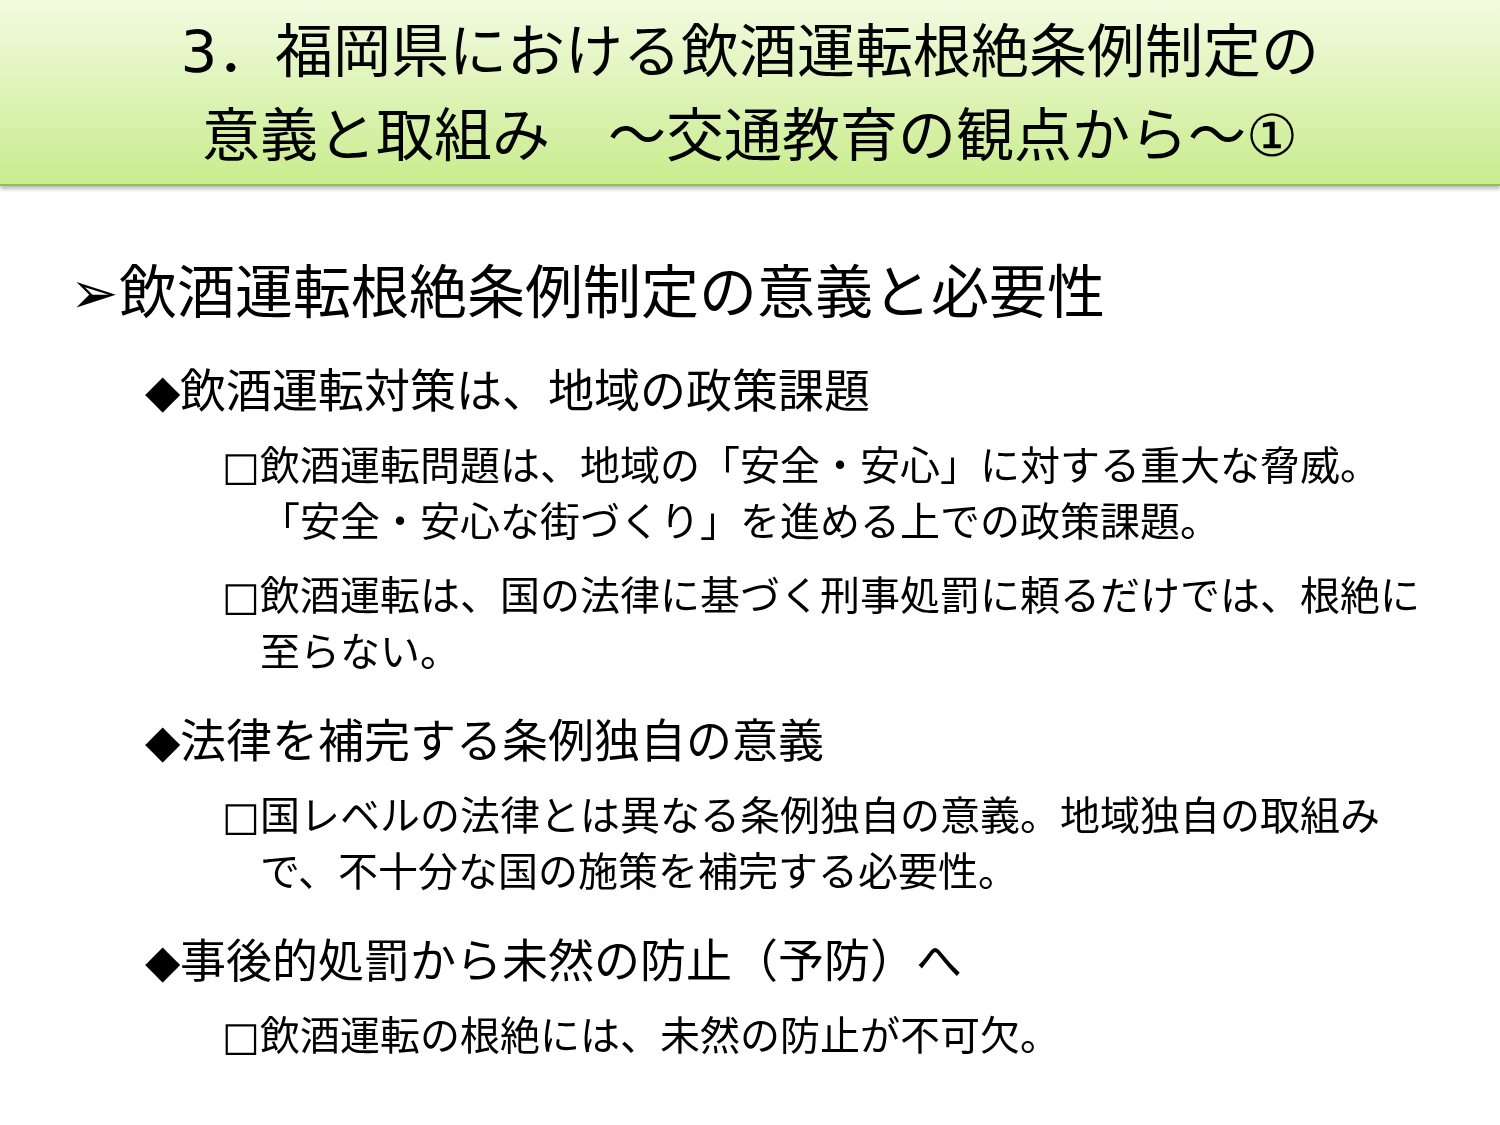3．福岡県における飲酒運転根絶条例制定の
意義と取組み　～交通教育の観点から～①
➢飲酒運転根絶条例制定の意義と必要性
◆飲酒運転対策は、地域の政策課題
□飲酒運転問題は、地域の「安全・安心」に対する重大な脅威。「安全・安心な街づくり」を進める上での政策課題。
□飲酒運転は、国の法律に基づく刑事処罰に頼るだけでは、根絶に至らない。
◆法律を補完する条例独自の意義
□国レベルの法律とは異なる条例独自の意義。地域独自の取組みで、不十分な国の施策を補完する必要性。
◆事後的処罰から未然の防止（予防）へ
□飲酒運転の根絶には、未然の防止が不可欠。